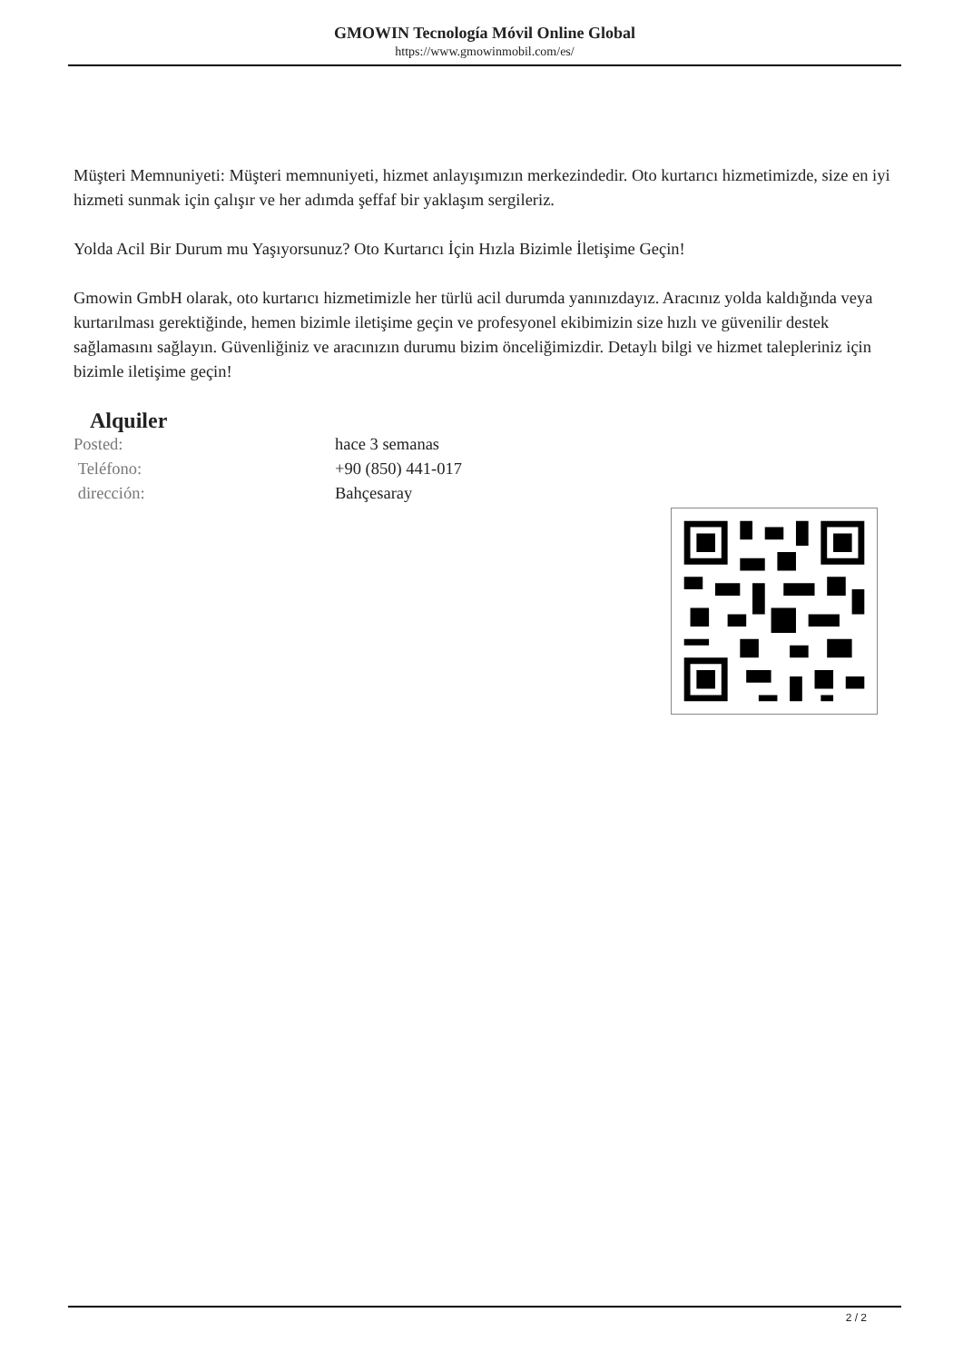GMOWIN Tecnología Móvil Online Global
https://www.gmowinmobil.com/es/
Müşteri Memnuniyeti: Müşteri memnuniyeti, hizmet anlayışımızın merkezindedir. Oto kurtarıcı hizmetimizde, size en iyi hizmeti sunmak için çalışır ve her adımda şeffaf bir yaklaşım sergileriz.
Yolda Acil Bir Durum mu Yaşıyorsunuz? Oto Kurtarıcı İçin Hızla Bizimle İletişime Geçin!
Gmowin GmbH olarak, oto kurtarıcı hizmetimizle her türlü acil durumda yanınızdayız. Aracınız yolda kaldığında veya kurtarılması gerektiğinde, hemen bizimle iletişime geçin ve profesyonel ekibimizin size hızlı ve güvenilir destek sağlamasını sağlayın. Güvenliğiniz ve aracınızın durumu bizim önceliğimizdir. Detaylı bilgi ve hizmet talepleriniz için bizimle iletişime geçin!
Alquiler
| Posted: | hace 3 semanas |
| Teléfono: | +90 (850) 441-017 |
| dirección: | Bahçesaray |
2 / 2